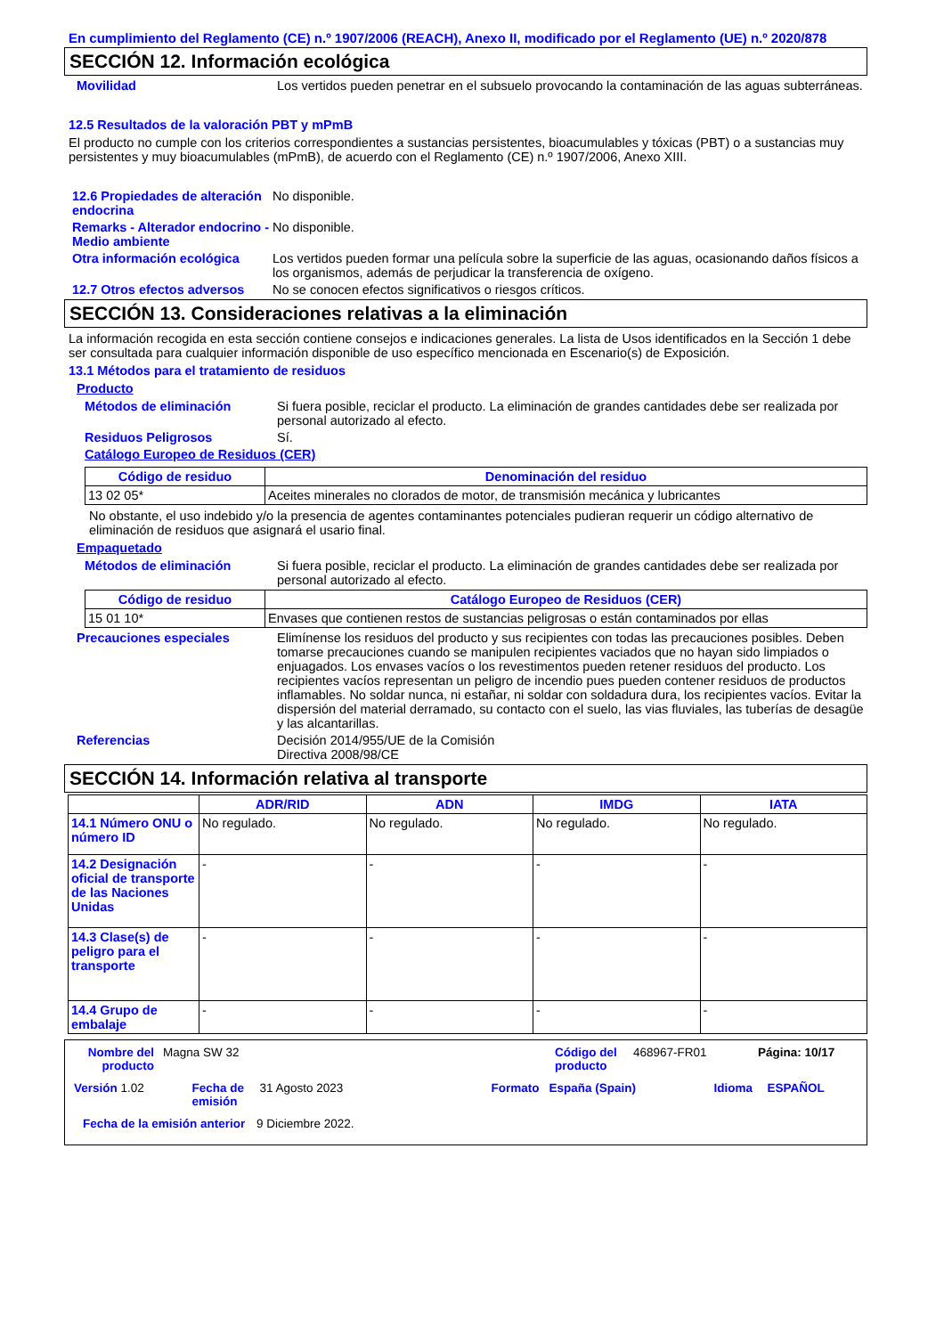En cumplimiento del Reglamento (CE) n.º 1907/2006 (REACH), Anexo II, modificado por el Reglamento (UE) n.º 2020/878
SECCIÓN 12. Información ecológica
Movilidad Los vertidos pueden penetrar en el subsuelo provocando la contaminación de las aguas subterráneas.
12.5 Resultados de la valoración PBT y mPmB
El producto no cumple con los criterios correspondientes a sustancias persistentes, bioacumulables y tóxicas (PBT) o a sustancias muy persistentes y muy bioacumulables (mPmB), de acuerdo con el Reglamento (CE) n.º 1907/2006, Anexo XIII.
12.6 Propiedades de alteración endocrina
No disponible.
Remarks - Alterador endocrino - Medio ambiente
No disponible.
Otra información ecológica
Los vertidos pueden formar una película sobre la superficie de las aguas, ocasionando daños físicos a los organismos, además de perjudicar la transferencia de oxígeno.
12.7 Otros efectos adversos
No se conocen efectos significativos o riesgos críticos.
SECCIÓN 13. Consideraciones relativas a la eliminación
La información recogida en esta sección contiene consejos e indicaciones generales. La lista de Usos identificados en la Sección 1 debe ser consultada para cualquier información disponible de uso específico mencionada en Escenario(s) de Exposición.
13.1 Métodos para el tratamiento de residuos
Producto
Métodos de eliminación Si fuera posible, reciclar el producto. La eliminación de grandes cantidades debe ser realizada por personal autorizado al efecto.
Residuos Peligrosos Sí.
Catálogo Europeo de Residuos (CER)
| Código de residuo | Denominación del residuo |
| --- | --- |
| 13 02 05* | Aceites minerales no clorados de motor, de transmisión mecánica y lubricantes |
No obstante, el uso indebido y/o la presencia de agentes contaminantes potenciales pudieran requerir un código alternativo de eliminación de residuos que asignará el usario final.
Empaquetado
Métodos de eliminación Si fuera posible, reciclar el producto. La eliminación de grandes cantidades debe ser realizada por personal autorizado al efecto.
| Código de residuo | Catálogo Europeo de Residuos (CER) |
| --- | --- |
| 15 01 10* | Envases que contienen restos de sustancias peligrosas o están contaminados por ellas |
Precauciones especiales Elimínense los residuos del producto y sus recipientes con todas las precauciones posibles. Deben tomarse precauciones cuando se manipulen recipientes vaciados que no hayan sido limpiados o enjuagados. Los envases vacíos o los revestimentos pueden retener residuos del producto. Los recipientes vacíos representan un peligro de incendio pues pueden contener residuos de productos inflamables. No soldar nunca, ni estañar, ni soldar con soldadura dura, los recipientes vacíos. Evitar la dispersión del material derramado, su contacto con el suelo, las vias fluviales, las tuberías de desagüe y las alcantarillas.
Referencias Decisión 2014/955/UE de la Comisión
Directiva 2008/98/CE
SECCIÓN 14. Información relativa al transporte
| | ADR/RID | ADN | IMDG | IATA |
| --- | --- | --- | --- | --- |
| 14.1 Número ONU o número ID | No regulado. | No regulado. | No regulado. | No regulado. |
| 14.2 Designación oficial de transporte de las Naciones Unidas | - | - | - | - |
| 14.3 Clase(s) de peligro para el transporte | - | - | - | - |
| 14.4 Grupo de embalaje | - | - | - | - |
Nombre del producto Magna SW 32 Código del producto 468967-FR01 Página: 10/17
Versión 1.02 Fecha de emisión 31 Agosto 2023 Formato España (Spain) Idioma ESPAÑOL
Fecha de la emisión anterior 9 Diciembre 2022.